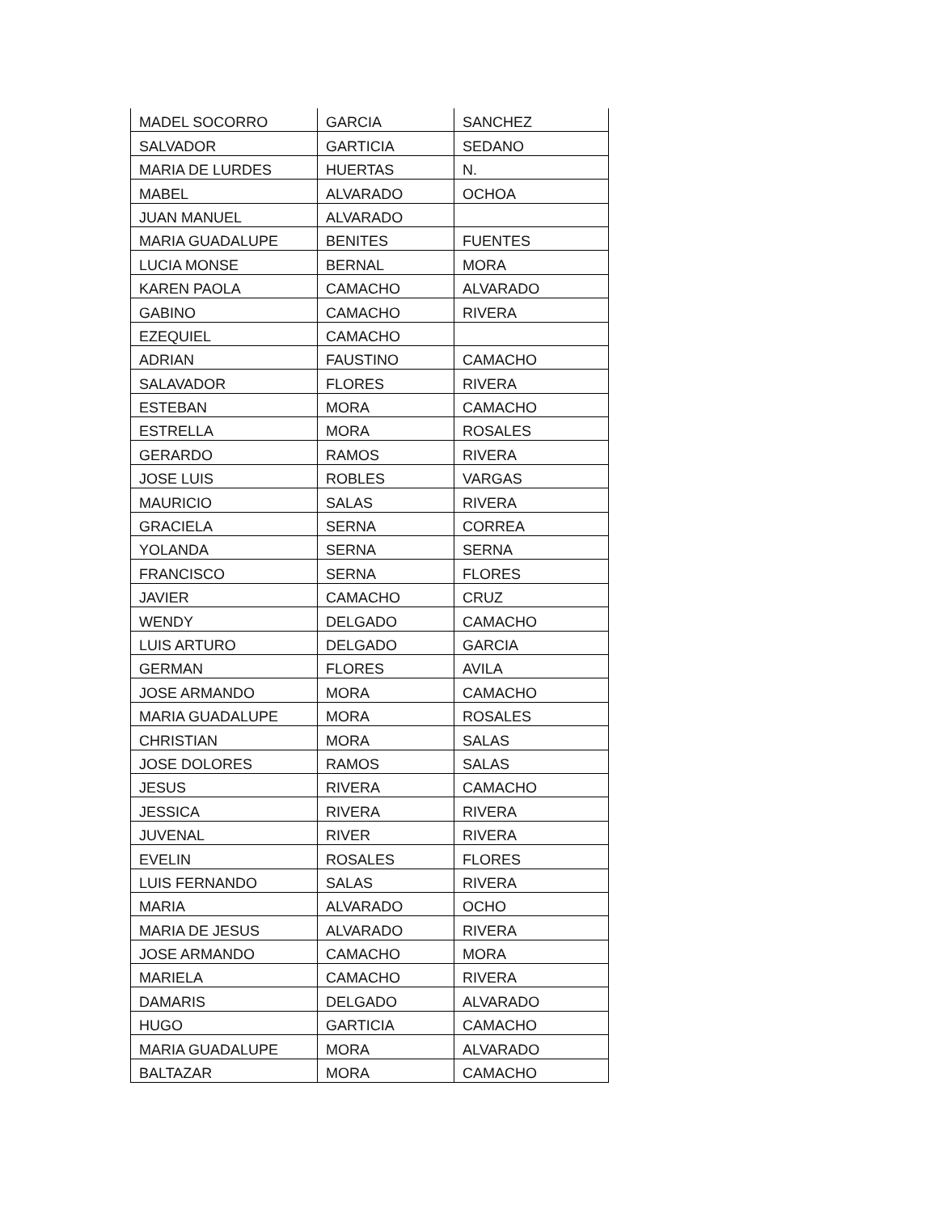| MADEL SOCORRO | GARCIA | SANCHEZ |
| SALVADOR | GARTICIA | SEDANO |
| MARIA DE LURDES | HUERTAS | N. |
| MABEL | ALVARADO | OCHOA |
| JUAN MANUEL | ALVARADO | |
| MARIA GUADALUPE | BENITES | FUENTES |
| LUCIA MONSE | BERNAL | MORA |
| KAREN PAOLA | CAMACHO | ALVARADO |
| GABINO | CAMACHO | RIVERA |
| EZEQUIEL | CAMACHO | |
| ADRIAN | FAUSTINO | CAMACHO |
| SALAVADOR | FLORES | RIVERA |
| ESTEBAN | MORA | CAMACHO |
| ESTRELLA | MORA | ROSALES |
| GERARDO | RAMOS | RIVERA |
| JOSE LUIS | ROBLES | VARGAS |
| MAURICIO | SALAS | RIVERA |
| GRACIELA | SERNA | CORREA |
| YOLANDA | SERNA | SERNA |
| FRANCISCO | SERNA | FLORES |
| JAVIER | CAMACHO | CRUZ |
| WENDY | DELGADO | CAMACHO |
| LUIS ARTURO | DELGADO | GARCIA |
| GERMAN | FLORES | AVILA |
| JOSE ARMANDO | MORA | CAMACHO |
| MARIA GUADALUPE | MORA | ROSALES |
| CHRISTIAN | MORA | SALAS |
| JOSE DOLORES | RAMOS | SALAS |
| JESUS | RIVERA | CAMACHO |
| JESSICA | RIVERA | RIVERA |
| JUVENAL | RIVER | RIVERA |
| EVELIN | ROSALES | FLORES |
| LUIS FERNANDO | SALAS | RIVERA |
| MARIA | ALVARADO | OCHO |
| MARIA DE JESUS | ALVARADO | RIVERA |
| JOSE ARMANDO | CAMACHO | MORA |
| MARIELA | CAMACHO | RIVERA |
| DAMARIS | DELGADO | ALVARADO |
| HUGO | GARTICIA | CAMACHO |
| MARIA GUADALUPE | MORA | ALVARADO |
| BALTAZAR | MORA | CAMACHO |